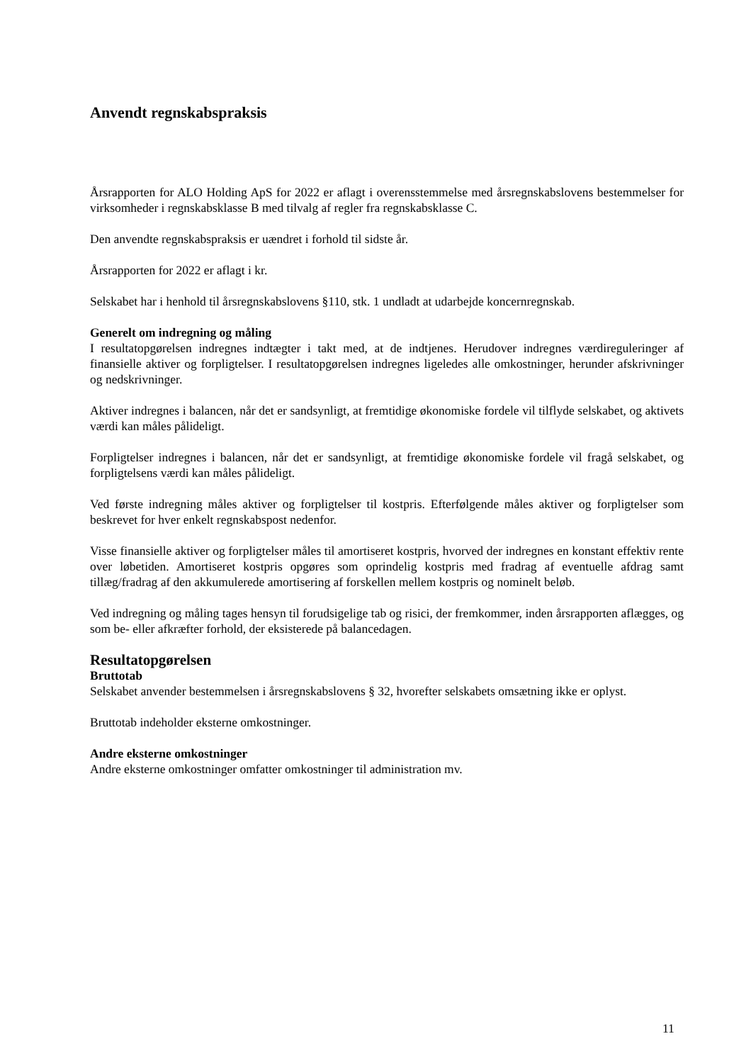Anvendt regnskabspraksis
Årsrapporten for ALO Holding ApS for 2022 er aflagt i overensstemmelse med årsregnskabslovens bestemmelser for virksomheder i regnskabsklasse B med tilvalg af regler fra regnskabsklasse C.
Den anvendte regnskabspraksis er uændret i forhold til sidste år.
Årsrapporten for 2022 er aflagt i kr.
Selskabet har i henhold til årsregnskabslovens §110, stk. 1 undladt at udarbejde koncernregnskab.
Generelt om indregning og måling
I resultatopgørelsen indregnes indtægter i takt med, at de indtjenes. Herudover indregnes værdireguleringer af finansielle aktiver og forpligtelser. I resultatopgørelsen indregnes ligeledes alle omkostninger, herunder afskrivninger og nedskrivninger.
Aktiver indregnes i balancen, når det er sandsynligt, at fremtidige økonomiske fordele vil tilflyde selskabet, og aktivets værdi kan måles pålideligt.
Forpligtelser indregnes i balancen, når det er sandsynligt, at fremtidige økonomiske fordele vil fragå selskabet, og forpligtelsens værdi kan måles pålideligt.
Ved første indregning måles aktiver og forpligtelser til kostpris. Efterfølgende måles aktiver og forpligtelser som beskrevet for hver enkelt regnskabspost nedenfor.
Visse finansielle aktiver og forpligtelser måles til amortiseret kostpris, hvorved der indregnes en konstant effektiv rente over løbetiden. Amortiseret kostpris opgøres som oprindelig kostpris med fradrag af eventuelle afdrag samt tillæg/fradrag af den akkumulerede amortisering af forskellen mellem kostpris og nominelt beløb.
Ved indregning og måling tages hensyn til forudsigelige tab og risici, der fremkommer, inden årsrapporten aflægges, og som be- eller afkræfter forhold, der eksisterede på balancedagen.
Resultatopgørelsen
Bruttotab
Selskabet anvender bestemmelsen i årsregnskabslovens § 32, hvorefter selskabets omsætning ikke er oplyst.
Bruttotab indeholder eksterne omkostninger.
Andre eksterne omkostninger
Andre eksterne omkostninger omfatter omkostninger til administration mv.
11